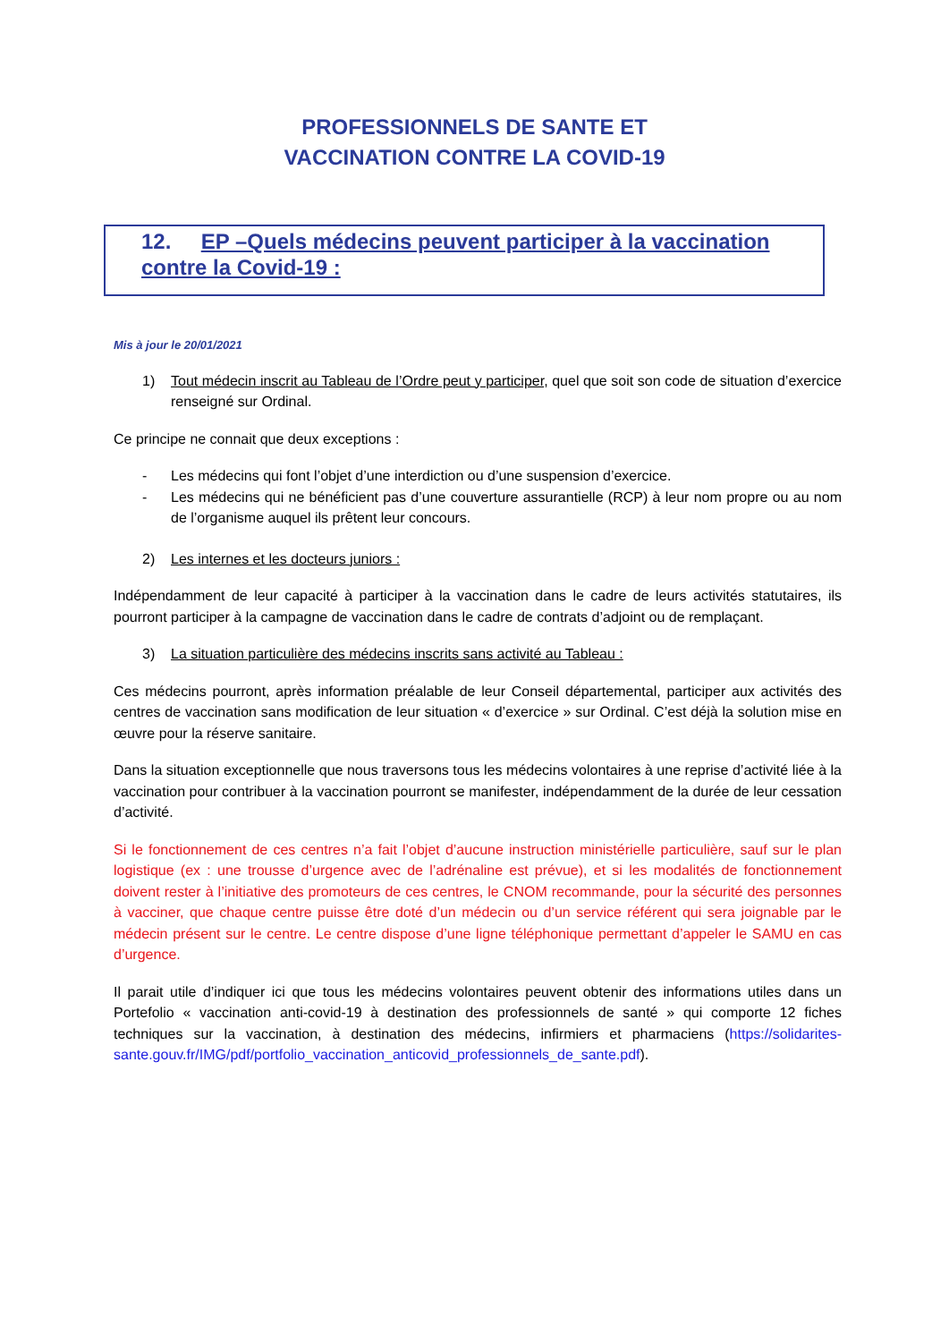PROFESSIONNELS DE SANTE ET
VACCINATION CONTRE LA COVID-19
12. EP –Quels médecins peuvent participer à la vaccination contre la Covid-19 :
Mis à jour le 20/01/2021
1) Tout médecin inscrit au Tableau de l’Ordre peut y participer, quel que soit son code de situation d’exercice renseigné sur Ordinal.
Ce principe ne connait que deux exceptions :
- Les médecins qui font l’objet d’une interdiction ou d’une suspension d’exercice.
- Les médecins qui ne bénéficient pas d’une couverture assurantielle (RCP) à leur nom propre ou au nom de l’organisme auquel ils prêtent leur concours.
2) Les internes et les docteurs juniors :
Indépendamment de leur capacité à participer à la vaccination dans le cadre de leurs activités statutaires, ils pourront participer à la campagne de vaccination dans le cadre de contrats d’adjoint ou de remplaçant.
3) La situation particulière des médecins inscrits sans activité au Tableau :
Ces médecins pourront, après information préalable de leur Conseil départemental, participer aux activités des centres de vaccination sans modification de leur situation « d’exercice » sur Ordinal. C’est déjà la solution mise en œuvre pour la réserve sanitaire.
Dans la situation exceptionnelle que nous traversons tous les médecins volontaires à une reprise d’activité liée à la vaccination pour contribuer à la vaccination pourront se manifester, indépendamment de la durée de leur cessation d’activité.
Si le fonctionnement de ces centres n’a fait l’objet d’aucune instruction ministérielle particulière, sauf sur le plan logistique (ex : une trousse d’urgence avec de l’adrénaline est prévue), et si les modalités de fonctionnement doivent rester à l’initiative des promoteurs de ces centres, le CNOM recommande, pour la sécurité des personnes à vacciner, que chaque centre puisse être doté d’un médecin ou d’un service référent qui sera joignable par le médecin présent sur le centre. Le centre dispose d’une ligne téléphonique permettant d’appeler le SAMU en cas d’urgence.
Il parait utile d’indiquer ici que tous les médecins volontaires peuvent obtenir des informations utiles dans un Portefolio « vaccination anti-covid-19 à destination des professionnels de santé » qui comporte 12 fiches techniques sur la vaccination, à destination des médecins, infirmiers et pharmaciens (https://solidarites-sante.gouv.fr/IMG/pdf/portfolio_vaccination_anticovid_professionnels_de_sante.pdf).